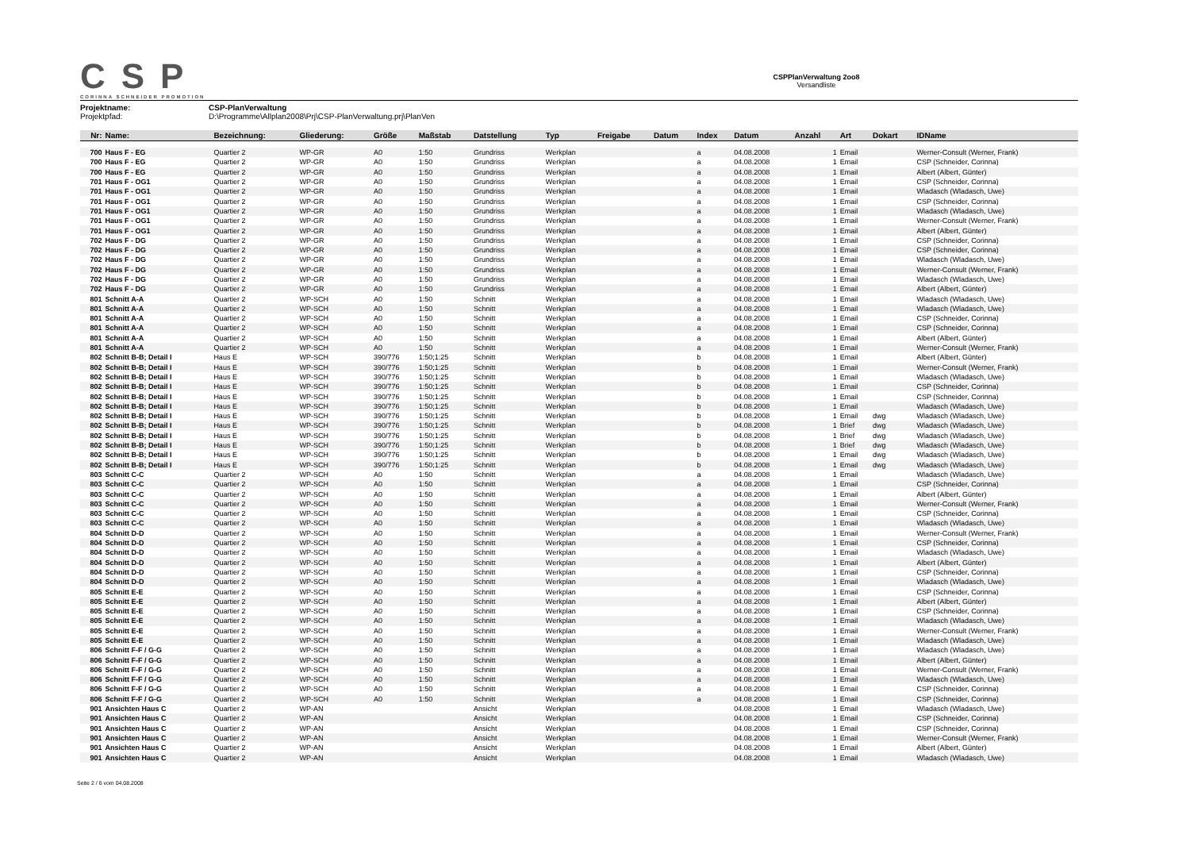CSP
CORINNA SCHNEIDER PROMOTION
CSPPlanVerwaltung 2oo8
Versandliste
Projektname: CSP-PlanVerwaltung
Projektpfad: D:\Programme\Allplan2008\Prj\CSP-PlanVerwaltung.prj\PlanVen
| Nr: | Name: | Bezeichnung: | Gliederung: | Größe | Maßstab | Datstellung | Typ | Freigabe | Datum | Index | Datum | Anzahl | Art | Dokart | IDName |
| --- | --- | --- | --- | --- | --- | --- | --- | --- | --- | --- | --- | --- | --- | --- | --- |
| 700 | Haus F - EG | Quartier 2 | WP-GR | A0 | 1:50 | Grundriss | Werkplan | | | a | 04.08.2008 | 1 | Email | | Werner-Consult (Werner, Frank) |
| 700 | Haus F - EG | Quartier 2 | WP-GR | A0 | 1:50 | Grundriss | Werkplan | | | a | 04.08.2008 | 1 | Email | | CSP (Schneider, Corinna) |
| 700 | Haus F - EG | Quartier 2 | WP-GR | A0 | 1:50 | Grundriss | Werkplan | | | a | 04.08.2008 | 1 | Email | | Albert (Albert, Günter) |
| 701 | Haus F - OG1 | Quartier 2 | WP-GR | A0 | 1:50 | Grundriss | Werkplan | | | a | 04.08.2008 | 1 | Email | | CSP (Schneider, Corinna) |
| 701 | Haus F - OG1 | Quartier 2 | WP-GR | A0 | 1:50 | Grundriss | Werkplan | | | a | 04.08.2008 | 1 | Email | | Wladasch (Wladasch, Uwe) |
| 701 | Haus F - OG1 | Quartier 2 | WP-GR | A0 | 1:50 | Grundriss | Werkplan | | | a | 04.08.2008 | 1 | Email | | CSP (Schneider, Corinna) |
| 701 | Haus F - OG1 | Quartier 2 | WP-GR | A0 | 1:50 | Grundriss | Werkplan | | | a | 04.08.2008 | 1 | Email | | Wladasch (Wladasch, Uwe) |
| 701 | Haus F - OG1 | Quartier 2 | WP-GR | A0 | 1:50 | Grundriss | Werkplan | | | a | 04.08.2008 | 1 | Email | | Werner-Consult (Werner, Frank) |
| 701 | Haus F - OG1 | Quartier 2 | WP-GR | A0 | 1:50 | Grundriss | Werkplan | | | a | 04.08.2008 | 1 | Email | | Albert (Albert, Günter) |
| 702 | Haus F - DG | Quartier 2 | WP-GR | A0 | 1:50 | Grundriss | Werkplan | | | a | 04.08.2008 | 1 | Email | | CSP (Schneider, Corinna) |
| 702 | Haus F - DG | Quartier 2 | WP-GR | A0 | 1:50 | Grundriss | Werkplan | | | a | 04.08.2008 | 1 | Email | | CSP (Schneider, Corinna) |
| 702 | Haus F - DG | Quartier 2 | WP-GR | A0 | 1:50 | Grundriss | Werkplan | | | a | 04.08.2008 | 1 | Email | | Wladasch (Wladasch, Uwe) |
| 702 | Haus F - DG | Quartier 2 | WP-GR | A0 | 1:50 | Grundriss | Werkplan | | | a | 04.08.2008 | 1 | Email | | Werner-Consult (Werner, Frank) |
| 702 | Haus F - DG | Quartier 2 | WP-GR | A0 | 1:50 | Grundriss | Werkplan | | | a | 04.08.2008 | 1 | Email | | Wladasch (Wladasch, Uwe) |
| 702 | Haus F - DG | Quartier 2 | WP-GR | A0 | 1:50 | Grundriss | Werkplan | | | a | 04.08.2008 | 1 | Email | | Albert (Albert, Günter) |
| 801 | Schnitt A-A | Quartier 2 | WP-SCH | A0 | 1:50 | Schnitt | Werkplan | | | a | 04.08.2008 | 1 | Email | | Wladasch (Wladasch, Uwe) |
| 801 | Schnitt A-A | Quartier 2 | WP-SCH | A0 | 1:50 | Schnitt | Werkplan | | | a | 04.08.2008 | 1 | Email | | Wladasch (Wladasch, Uwe) |
| 801 | Schnitt A-A | Quartier 2 | WP-SCH | A0 | 1:50 | Schnitt | Werkplan | | | a | 04.08.2008 | 1 | Email | | CSP (Schneider, Corinna) |
| 801 | Schnitt A-A | Quartier 2 | WP-SCH | A0 | 1:50 | Schnitt | Werkplan | | | a | 04.08.2008 | 1 | Email | | CSP (Schneider, Corinna) |
| 801 | Schnitt A-A | Quartier 2 | WP-SCH | A0 | 1:50 | Schnitt | Werkplan | | | a | 04.08.2008 | 1 | Email | | Albert (Albert, Günter) |
| 801 | Schnitt A-A | Quartier 2 | WP-SCH | A0 | 1:50 | Schnitt | Werkplan | | | a | 04.08.2008 | 1 | Email | | Werner-Consult (Werner, Frank) |
| 802 | Schnitt B-B; Detail I | Haus E | WP-SCH | 390/776 | 1:50;1:25 | Schnitt | Werkplan | | | b | 04.08.2008 | 1 | Email | | Albert (Albert, Günter) |
| 802 | Schnitt B-B; Detail I | Haus E | WP-SCH | 390/776 | 1:50;1:25 | Schnitt | Werkplan | | | b | 04.08.2008 | 1 | Email | | Werner-Consult (Werner, Frank) |
| 802 | Schnitt B-B; Detail I | Haus E | WP-SCH | 390/776 | 1:50;1:25 | Schnitt | Werkplan | | | b | 04.08.2008 | 1 | Email | | Wladasch (Wladasch, Uwe) |
| 802 | Schnitt B-B; Detail I | Haus E | WP-SCH | 390/776 | 1:50;1:25 | Schnitt | Werkplan | | | b | 04.08.2008 | 1 | Email | | CSP (Schneider, Corinna) |
| 802 | Schnitt B-B; Detail I | Haus E | WP-SCH | 390/776 | 1:50;1:25 | Schnitt | Werkplan | | | b | 04.08.2008 | 1 | Email | | CSP (Schneider, Corinna) |
| 802 | Schnitt B-B; Detail I | Haus E | WP-SCH | 390/776 | 1:50;1:25 | Schnitt | Werkplan | | | b | 04.08.2008 | 1 | Email | | Wladasch (Wladasch, Uwe) |
| 802 | Schnitt B-B; Detail I | Haus E | WP-SCH | 390/776 | 1:50;1:25 | Schnitt | Werkplan | | | b | 04.08.2008 | 1 | Email | dwg | Wladasch (Wladasch, Uwe) |
| 802 | Schnitt B-B; Detail I | Haus E | WP-SCH | 390/776 | 1:50;1:25 | Schnitt | Werkplan | | | b | 04.08.2008 | 1 | Brief | dwg | Wladasch (Wladasch, Uwe) |
| 802 | Schnitt B-B; Detail I | Haus E | WP-SCH | 390/776 | 1:50;1:25 | Schnitt | Werkplan | | | b | 04.08.2008 | 1 | Brief | dwg | Wladasch (Wladasch, Uwe) |
| 802 | Schnitt B-B; Detail I | Haus E | WP-SCH | 390/776 | 1:50;1:25 | Schnitt | Werkplan | | | b | 04.08.2008 | 1 | Brief | dwg | Wladasch (Wladasch, Uwe) |
| 802 | Schnitt B-B; Detail I | Haus E | WP-SCH | 390/776 | 1:50;1:25 | Schnitt | Werkplan | | | b | 04.08.2008 | 1 | Email | dwg | Wladasch (Wladasch, Uwe) |
| 802 | Schnitt B-B; Detail I | Haus E | WP-SCH | 390/776 | 1:50;1:25 | Schnitt | Werkplan | | | b | 04.08.2008 | 1 | Email | dwg | Wladasch (Wladasch, Uwe) |
| 803 | Schnitt C-C | Quartier 2 | WP-SCH | A0 | 1:50 | Schnitt | Werkplan | | | a | 04.08.2008 | 1 | Email | | Wladasch (Wladasch, Uwe) |
| 803 | Schnitt C-C | Quartier 2 | WP-SCH | A0 | 1:50 | Schnitt | Werkplan | | | a | 04.08.2008 | 1 | Email | | CSP (Schneider, Corinna) |
| 803 | Schnitt C-C | Quartier 2 | WP-SCH | A0 | 1:50 | Schnitt | Werkplan | | | a | 04.08.2008 | 1 | Email | | Albert (Albert, Günter) |
| 803 | Schnitt C-C | Quartier 2 | WP-SCH | A0 | 1:50 | Schnitt | Werkplan | | | a | 04.08.2008 | 1 | Email | | Werner-Consult (Werner, Frank) |
| 803 | Schnitt C-C | Quartier 2 | WP-SCH | A0 | 1:50 | Schnitt | Werkplan | | | a | 04.08.2008 | 1 | Email | | CSP (Schneider, Corinna) |
| 803 | Schnitt C-C | Quartier 2 | WP-SCH | A0 | 1:50 | Schnitt | Werkplan | | | a | 04.08.2008 | 1 | Email | | Wladasch (Wladasch, Uwe) |
| 804 | Schnitt D-D | Quartier 2 | WP-SCH | A0 | 1:50 | Schnitt | Werkplan | | | a | 04.08.2008 | 1 | Email | | Werner-Consult (Werner, Frank) |
| 804 | Schnitt D-D | Quartier 2 | WP-SCH | A0 | 1:50 | Schnitt | Werkplan | | | a | 04.08.2008 | 1 | Email | | CSP (Schneider, Corinna) |
| 804 | Schnitt D-D | Quartier 2 | WP-SCH | A0 | 1:50 | Schnitt | Werkplan | | | a | 04.08.2008 | 1 | Email | | Wladasch (Wladasch, Uwe) |
| 804 | Schnitt D-D | Quartier 2 | WP-SCH | A0 | 1:50 | Schnitt | Werkplan | | | a | 04.08.2008 | 1 | Email | | Albert (Albert, Günter) |
| 804 | Schnitt D-D | Quartier 2 | WP-SCH | A0 | 1:50 | Schnitt | Werkplan | | | a | 04.08.2008 | 1 | Email | | CSP (Schneider, Corinna) |
| 804 | Schnitt D-D | Quartier 2 | WP-SCH | A0 | 1:50 | Schnitt | Werkplan | | | a | 04.08.2008 | 1 | Email | | Wladasch (Wladasch, Uwe) |
| 805 | Schnitt E-E | Quartier 2 | WP-SCH | A0 | 1:50 | Schnitt | Werkplan | | | a | 04.08.2008 | 1 | Email | | CSP (Schneider, Corinna) |
| 805 | Schnitt E-E | Quartier 2 | WP-SCH | A0 | 1:50 | Schnitt | Werkplan | | | a | 04.08.2008 | 1 | Email | | Albert (Albert, Günter) |
| 805 | Schnitt E-E | Quartier 2 | WP-SCH | A0 | 1:50 | Schnitt | Werkplan | | | a | 04.08.2008 | 1 | Email | | CSP (Schneider, Corinna) |
| 805 | Schnitt E-E | Quartier 2 | WP-SCH | A0 | 1:50 | Schnitt | Werkplan | | | a | 04.08.2008 | 1 | Email | | Wladasch (Wladasch, Uwe) |
| 805 | Schnitt E-E | Quartier 2 | WP-SCH | A0 | 1:50 | Schnitt | Werkplan | | | a | 04.08.2008 | 1 | Email | | Werner-Consult (Werner, Frank) |
| 805 | Schnitt E-E | Quartier 2 | WP-SCH | A0 | 1:50 | Schnitt | Werkplan | | | a | 04.08.2008 | 1 | Email | | Wladasch (Wladasch, Uwe) |
| 806 | Schnitt F-F / G-G | Quartier 2 | WP-SCH | A0 | 1:50 | Schnitt | Werkplan | | | a | 04.08.2008 | 1 | Email | | Wladasch (Wladasch, Uwe) |
| 806 | Schnitt F-F / G-G | Quartier 2 | WP-SCH | A0 | 1:50 | Schnitt | Werkplan | | | a | 04.08.2008 | 1 | Email | | Albert (Albert, Günter) |
| 806 | Schnitt F-F / G-G | Quartier 2 | WP-SCH | A0 | 1:50 | Schnitt | Werkplan | | | a | 04.08.2008 | 1 | Email | | Werner-Consult (Werner, Frank) |
| 806 | Schnitt F-F / G-G | Quartier 2 | WP-SCH | A0 | 1:50 | Schnitt | Werkplan | | | a | 04.08.2008 | 1 | Email | | Wladasch (Wladasch, Uwe) |
| 806 | Schnitt F-F / G-G | Quartier 2 | WP-SCH | A0 | 1:50 | Schnitt | Werkplan | | | a | 04.08.2008 | 1 | Email | | CSP (Schneider, Corinna) |
| 806 | Schnitt F-F / G-G | Quartier 2 | WP-SCH | A0 | 1:50 | Schnitt | Werkplan | | | a | 04.08.2008 | 1 | Email | | CSP (Schneider, Corinna) |
| 901 | Ansichten Haus C | Quartier 2 | WP-AN | | | Ansicht | Werkplan | | | | 04.08.2008 | 1 | Email | | Wladasch (Wladasch, Uwe) |
| 901 | Ansichten Haus C | Quartier 2 | WP-AN | | | Ansicht | Werkplan | | | | 04.08.2008 | 1 | Email | | CSP (Schneider, Corinna) |
| 901 | Ansichten Haus C | Quartier 2 | WP-AN | | | Ansicht | Werkplan | | | | 04.08.2008 | 1 | Email | | CSP (Schneider, Corinna) |
| 901 | Ansichten Haus C | Quartier 2 | WP-AN | | | Ansicht | Werkplan | | | | 04.08.2008 | 1 | Email | | Werner-Consult (Werner, Frank) |
| 901 | Ansichten Haus C | Quartier 2 | WP-AN | | | Ansicht | Werkplan | | | | 04.08.2008 | 1 | Email | | Albert (Albert, Günter) |
| 901 | Ansichten Haus C | Quartier 2 | WP-AN | | | Ansicht | Werkplan | | | | 04.08.2008 | 1 | Email | | Wladasch (Wladasch, Uwe) |
Seite 2 / 6 vom 04.08.2008